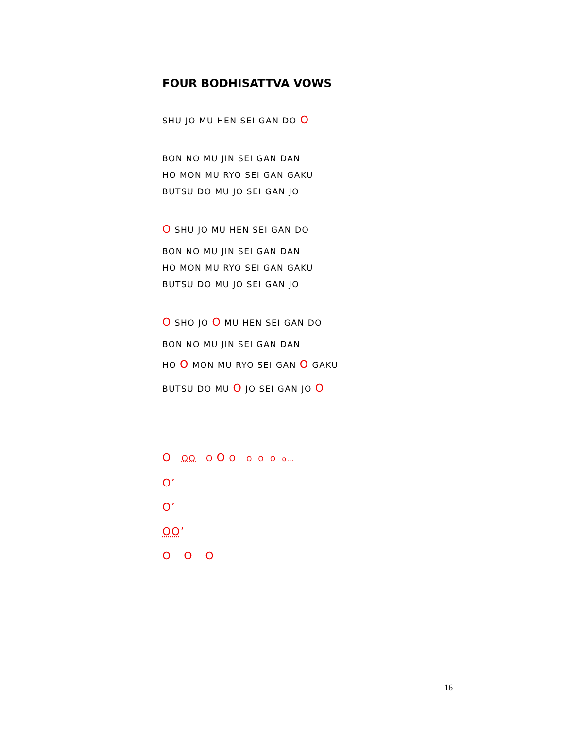FOUR BODHISATTVA VOWS
SHU JO MU HEN SEI GAN DO O
BON NO MU JIN SEI GAN DAN
HO MON MU RYO SEI GAN GAKU
BUTSU DO MU JO SEI GAN JO
O SHU JO MU HEN SEI GAN DO
BON NO MU JIN SEI GAN DAN
HO MON MU RYO SEI GAN GAKU
BUTSU DO MU JO SEI GAN JO
O SHO JO O MU HEN SEI GAN DO
BON NO MU JIN SEI GAN DAN
HO O MON MU RYO SEI GAN O GAKU
BUTSU DO MU O JO SEI GAN JO O
O OO O O O O O O o…
O’
O’
OO’
O O O
16